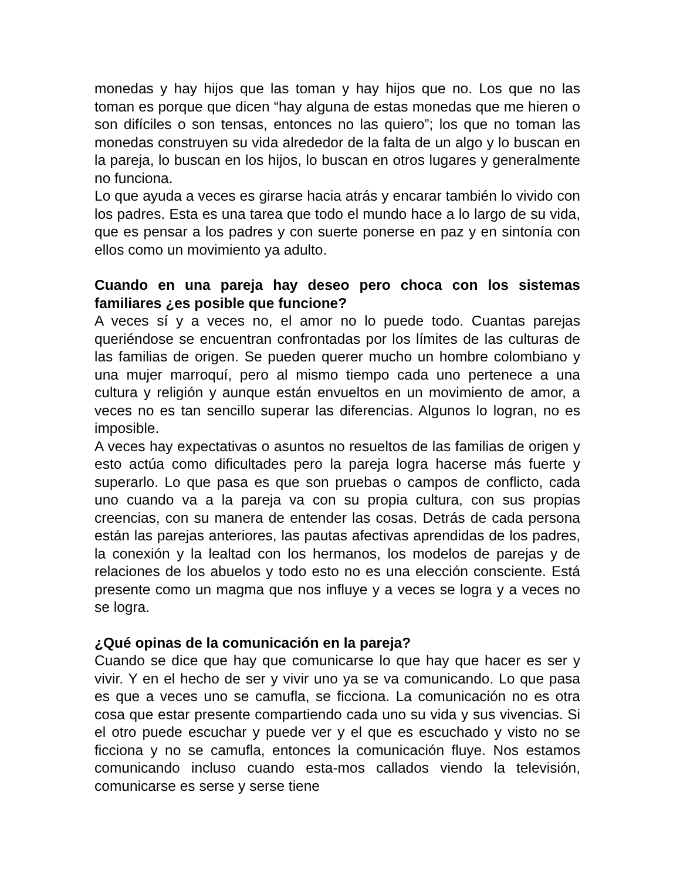monedas y hay hijos que las toman y hay hijos que no. Los que no las toman es porque que dicen “hay alguna de estas monedas que me hieren o son difíciles o son tensas, entonces no las quiero”; los que no toman las monedas construyen su vida alrededor de la falta de un algo y lo buscan en la pareja, lo buscan en los hijos, lo buscan en otros lugares y generalmente no funciona.
Lo que ayuda a veces es girarse hacia atrás y encarar también lo vivido con los padres. Esta es una tarea que todo el mundo hace a lo largo de su vida, que es pensar a los padres y con suerte ponerse en paz y en sintonía con ellos como un movimiento ya adulto.
Cuando en una pareja hay deseo pero choca con los sistemas familiares ¿es posible que funcione?
A veces sí y a veces no, el amor no lo puede todo. Cuantas parejas queriéndose se encuentran confrontadas por los límites de las culturas de las familias de origen. Se pueden querer mucho un hombre colombiano y una mujer marroquí, pero al mismo tiempo cada uno pertenece a una cultura y religión y aunque están envueltos en un movimiento de amor, a veces no es tan sencillo superar las diferencias. Algunos lo logran, no es imposible.
A veces hay expectativas o asuntos no resueltos de las familias de origen y esto actúa como dificultades pero la pareja logra hacerse más fuerte y superarlo. Lo que pasa es que son pruebas o campos de conflicto, cada uno cuando va a la pareja va con su propia cultura, con sus propias creencias, con su manera de entender las cosas. Detrás de cada persona están las parejas anteriores, las pautas afectivas aprendidas de los padres, la conexión y la lealtad con los hermanos, los modelos de parejas y de relaciones de los abuelos y todo esto no es una elección consciente. Está presente como un magma que nos influye y a veces se logra y a veces no se logra.
¿Qué opinas de la comunicación en la pareja?
Cuando se dice que hay que comunicarse lo que hay que hacer es ser y vivir. Y en el hecho de ser y vivir uno ya se va comunicando. Lo que pasa es que a veces uno se camufla, se ficciona. La comunicación no es otra cosa que estar presente compartiendo cada uno su vida y sus vivencias. Si el otro puede escuchar y puede ver y el que es escuchado y visto no se ficciona y no se camufla, entonces la comunicación fluye. Nos estamos comunicando incluso cuando esta-mos callados viendo la televisión, comunicarse es serse y serse tiene